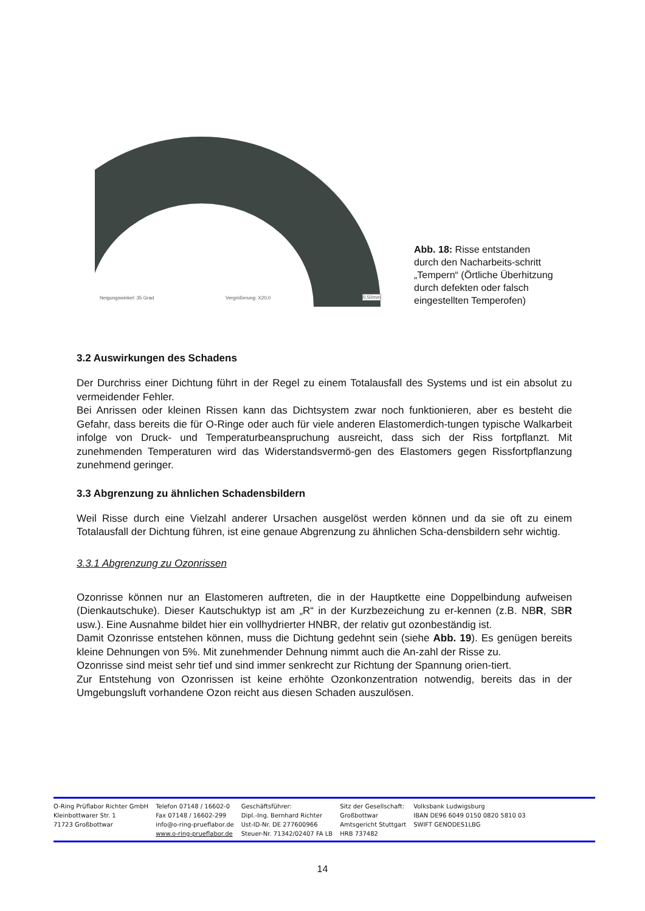Neigungswinkel: 35 Grad Vergrößerung: X20,0 0,50mm
Abb. 18: Risse entstanden durch den Nacharbeits-schritt „Tempern“ (Örtliche Überhitzung durch defekten oder falsch eingestellten Temperofen)
3.2 Auswirkungen des Schadens
Der Durchriss einer Dichtung führt in der Regel zu einem Totalausfall des Systems und ist ein absolut zu vermeidender Fehler.
Bei Anrissen oder kleinen Rissen kann das Dichtsystem zwar noch funktionieren, aber es besteht die Gefahr, dass bereits die für O-Ringe oder auch für viele anderen Elastomerdich-tungen typische Walkarbeit infolge von Druck- und Temperaturbeanspruchung ausreicht, dass sich der Riss fortpflanzt. Mit zunehmenden Temperaturen wird das Widerstandsvermö-gen des Elastomers gegen Rissfortpflanzung zunehmend geringer.
3.3 Abgrenzung zu ähnlichen Schadensbildern
Weil Risse durch eine Vielzahl anderer Ursachen ausgelöst werden können und da sie oft zu einem Totalausfall der Dichtung führen, ist eine genaue Abgrenzung zu ähnlichen Scha-densbildern sehr wichtig.
3.3.1 Abgrenzung zu Ozonrissen
Ozonrisse können nur an Elastomeren auftreten, die in der Hauptkette eine Doppelbindung aufweisen (Dienkautschuke). Dieser Kautschuktyp ist am „R“ in der Kurzbezeichung zu er-kennen (z.B. NBR, SBR usw.). Eine Ausnahme bildet hier ein vollhydrierter HNBR, der relativ gut ozonbeständig ist.
Damit Ozonrisse entstehen können, muss die Dichtung gedehnt sein (siehe Abb. 19). Es genügen bereits kleine Dehnungen von 5%. Mit zunehmender Dehnung nimmt auch die An-zahl der Risse zu.
Ozonrisse sind meist sehr tief und sind immer senkrecht zur Richtung der Spannung orien-tiert.
Zur Entstehung von Ozonrissen ist keine erhöhte Ozonkonzentration notwendig, bereits das in der Umgebungsluft vorhandene Ozon reicht aus diesen Schaden auszulösen.
O-Ring Prüflabor Richter GmbH
Kleinbottwarer Str. 1
71723 Großbottwar
Telefon 07148 / 16602-0
Fax 07148 / 16602-299
info@o-ring-prueflabor.de
www.o-ring-prueflabor.de
Geschäftsführer:
Dipl.-Ing. Bernhard Richter
Ust-ID-Nr. DE 277600966
Steuer-Nr. 71342/02407 FA LB
Sitz der Gesellschaft:
Großbottwar
Amtsgericht Stuttgart
HRB 737482
Volksbank Ludwigsburg
IBAN DE96 6049 0150 0820 5810 03
SWIFT GENODES1LBG
14